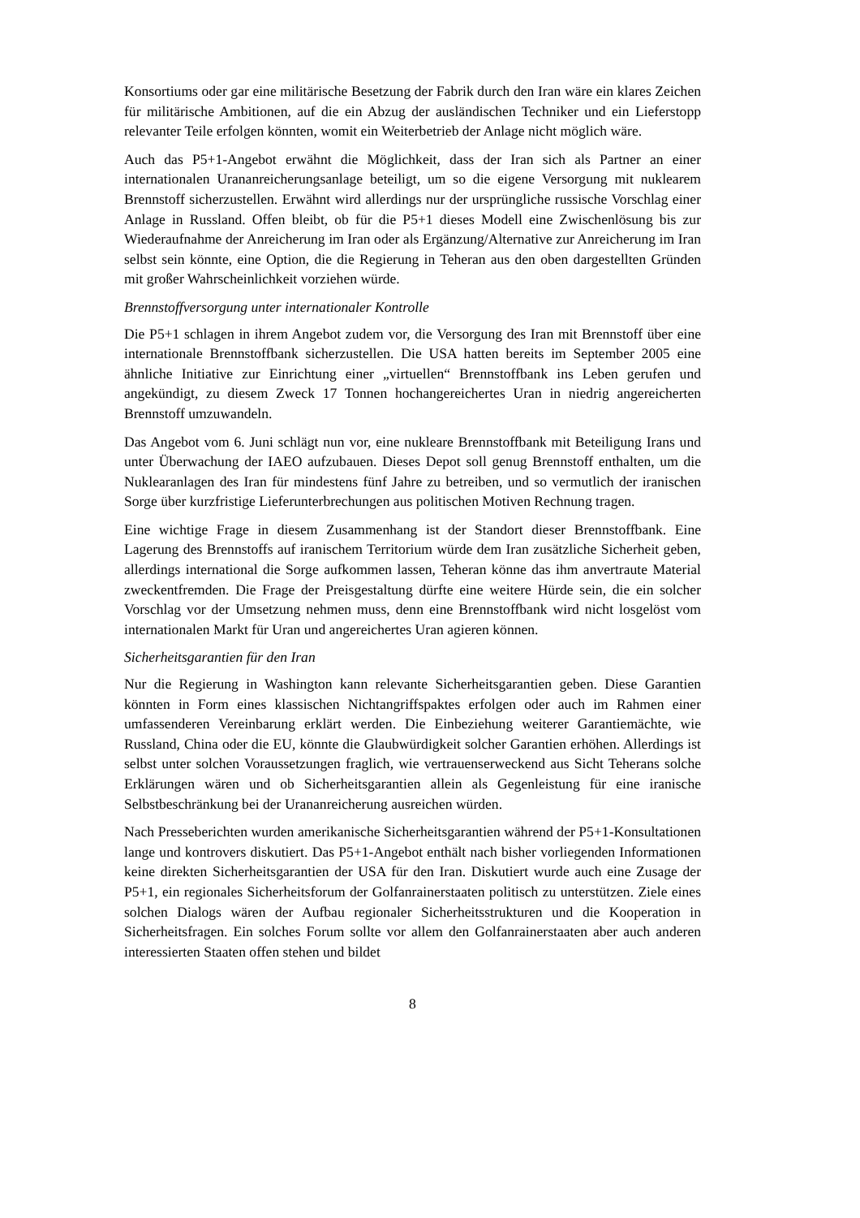Konsortiums oder gar eine militärische Besetzung der Fabrik durch den Iran wäre ein klares Zeichen für militärische Ambitionen, auf die ein Abzug der ausländischen Techniker und ein Lieferstopp relevanter Teile erfolgen könnten, womit ein Weiterbetrieb der Anlage nicht möglich wäre.
Auch das P5+1-Angebot erwähnt die Möglichkeit, dass der Iran sich als Partner an einer internationalen Urananreicherungsanlage beteiligt, um so die eigene Versorgung mit nuklearem Brennstoff sicherzustellen. Erwähnt wird allerdings nur der ursprüngliche russische Vorschlag einer Anlage in Russland. Offen bleibt, ob für die P5+1 dieses Modell eine Zwischenlösung bis zur Wiederaufnahme der Anreicherung im Iran oder als Ergänzung/Alternative zur Anreicherung im Iran selbst sein könnte, eine Option, die die Regierung in Teheran aus den oben dargestellten Gründen mit großer Wahrscheinlichkeit vorziehen würde.
Brennstoffversorgung unter internationaler Kontrolle
Die P5+1 schlagen in ihrem Angebot zudem vor, die Versorgung des Iran mit Brennstoff über eine internationale Brennstoffbank sicherzustellen. Die USA hatten bereits im September 2005 eine ähnliche Initiative zur Einrichtung einer „virtuellen“ Brennstoffbank ins Leben gerufen und angekündigt, zu diesem Zweck 17 Tonnen hochangereichertes Uran in niedrig angereicherten Brennstoff umzuwandeln.
Das Angebot vom 6. Juni schlägt nun vor, eine nukleare Brennstoffbank mit Beteiligung Irans und unter Überwachung der IAEO aufzubauen. Dieses Depot soll genug Brennstoff enthalten, um die Nuklearanlagen des Iran für mindestens fünf Jahre zu betreiben, und so vermutlich der iranischen Sorge über kurzfristige Lieferunterbrechungen aus politischen Motiven Rechnung tragen.
Eine wichtige Frage in diesem Zusammenhang ist der Standort dieser Brennstoffbank. Eine Lagerung des Brennstoffs auf iranischem Territorium würde dem Iran zusätzliche Sicherheit geben, allerdings international die Sorge aufkommen lassen, Teheran könne das ihm anvertraute Material zweckentfremden. Die Frage der Preisgestaltung dürfte eine weitere Hürde sein, die ein solcher Vorschlag vor der Umsetzung nehmen muss, denn eine Brennstoffbank wird nicht losgelöst vom internationalen Markt für Uran und angereichertes Uran agieren können.
Sicherheitsgarantien für den Iran
Nur die Regierung in Washington kann relevante Sicherheitsgarantien geben. Diese Garantien könnten in Form eines klassischen Nichtangriffspaktes erfolgen oder auch im Rahmen einer umfassenderen Vereinbarung erklärt werden. Die Einbeziehung weiterer Garantiemächte, wie Russland, China oder die EU, könnte die Glaubwürdigkeit solcher Garantien erhöhen. Allerdings ist selbst unter solchen Voraussetzungen fraglich, wie vertrauenserweckend aus Sicht Teherans solche Erklärungen wären und ob Sicherheitsgarantien allein als Gegenleistung für eine iranische Selbstbeschränkung bei der Urananreicherung ausreichen würden.
Nach Presseberichten wurden amerikanische Sicherheitsgarantien während der P5+1-Konsultationen lange und kontrovers diskutiert. Das P5+1-Angebot enthält nach bisher vorliegenden Informationen keine direkten Sicherheitsgarantien der USA für den Iran. Diskutiert wurde auch eine Zusage der P5+1, ein regionales Sicherheitsforum der Golfanrainerstaaten politisch zu unterstützen. Ziele eines solchen Dialogs wären der Aufbau regionaler Sicherheitsstrukturen und die Kooperation in Sicherheitsfragen. Ein solches Forum sollte vor allem den Golfanrainerstaaten aber auch anderen interessierten Staaten offen stehen und bildet
8